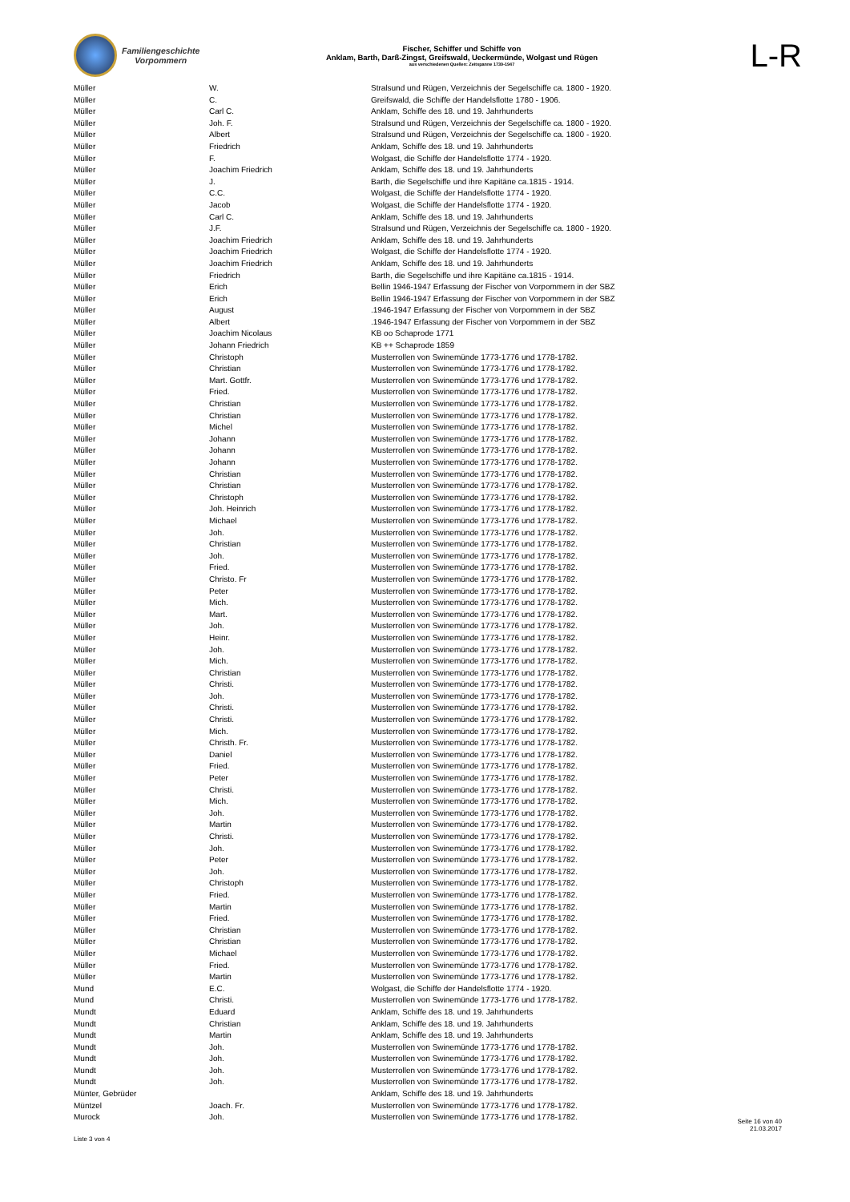Familiengeschichte
Vorpommern
Fischer, Schiffer und Schiffe von
Anklam, Barth, Darß-Zingst, Greifswald, Ueckermünde, Wolgast und Rügen
aus verschiedenen Quellen: Zeitspanne 1739-1947
L-R
| Müller | W. | Stralsund und Rügen, Verzeichnis der Segelschiffe ca. 1800 - 1920. |
| Müller | C. | Greifswald, die Schiffe der Handelsflotte 1780 - 1906. |
| Müller | Carl C. | Anklam, Schiffe des 18. und 19. Jahrhunderts |
| Müller | Joh. F. | Stralsund und Rügen, Verzeichnis der Segelschiffe ca. 1800 - 1920. |
| Müller | Albert | Stralsund und Rügen, Verzeichnis der Segelschiffe ca. 1800 - 1920. |
| Müller | Friedrich | Anklam, Schiffe des 18. und 19. Jahrhunderts |
| Müller | F. | Wolgast, die Schiffe der Handelsflotte 1774 - 1920. |
| Müller | Joachim Friedrich | Anklam, Schiffe des 18. und 19. Jahrhunderts |
| Müller | J. | Barth, die Segelschiffe und ihre Kapitäne ca.1815 - 1914. |
| Müller | C.C. | Wolgast, die Schiffe der Handelsflotte 1774 - 1920. |
| Müller | Jacob | Wolgast, die Schiffe der Handelsflotte 1774 - 1920. |
| Müller | Carl C. | Anklam, Schiffe des 18. und 19. Jahrhunderts |
| Müller | J.F. | Stralsund und Rügen, Verzeichnis der Segelschiffe ca. 1800 - 1920. |
| Müller | Joachim Friedrich | Anklam, Schiffe des 18. und 19. Jahrhunderts |
| Müller | Joachim Friedrich | Wolgast, die Schiffe der Handelsflotte 1774 - 1920. |
| Müller | Joachim Friedrich | Anklam, Schiffe des 18. und 19. Jahrhunderts |
| Müller | Friedrich | Barth, die Segelschiffe und ihre Kapitäne ca.1815 - 1914. |
| Müller | Erich | Bellin 1946-1947 Erfassung der Fischer von Vorpommern in der SBZ |
| Müller | Erich | Bellin 1946-1947 Erfassung der Fischer von Vorpommern in der SBZ |
| Müller | August | .1946-1947 Erfassung der Fischer von Vorpommern in der SBZ |
| Müller | Albert | .1946-1947 Erfassung der Fischer von Vorpommern in der SBZ |
| Müller | Joachim Nicolaus | KB oo Schaprode 1771 |
| Müller | Johann Friedrich | KB ++ Schaprode 1859 |
| Müller | Christoph | Musterrollen von Swinemünde 1773-1776 und 1778-1782. |
| Müller | Christian | Musterrollen von Swinemünde 1773-1776 und 1778-1782. |
| Müller | Mart. Gottfr. | Musterrollen von Swinemünde 1773-1776 und 1778-1782. |
| Müller | Fried. | Musterrollen von Swinemünde 1773-1776 und 1778-1782. |
| Müller | Christian | Musterrollen von Swinemünde 1773-1776 und 1778-1782. |
| Müller | Christian | Musterrollen von Swinemünde 1773-1776 und 1778-1782. |
| Müller | Michel | Musterrollen von Swinemünde 1773-1776 und 1778-1782. |
| Müller | Johann | Musterrollen von Swinemünde 1773-1776 und 1778-1782. |
| Müller | Johann | Musterrollen von Swinemünde 1773-1776 und 1778-1782. |
| Müller | Johann | Musterrollen von Swinemünde 1773-1776 und 1778-1782. |
| Müller | Christian | Musterrollen von Swinemünde 1773-1776 und 1778-1782. |
| Müller | Christian | Musterrollen von Swinemünde 1773-1776 und 1778-1782. |
| Müller | Christoph | Musterrollen von Swinemünde 1773-1776 und 1778-1782. |
| Müller | Joh. Heinrich | Musterrollen von Swinemünde 1773-1776 und 1778-1782. |
| Müller | Michael | Musterrollen von Swinemünde 1773-1776 und 1778-1782. |
| Müller | Joh. | Musterrollen von Swinemünde 1773-1776 und 1778-1782. |
| Müller | Christian | Musterrollen von Swinemünde 1773-1776 und 1778-1782. |
| Müller | Joh. | Musterrollen von Swinemünde 1773-1776 und 1778-1782. |
| Müller | Fried. | Musterrollen von Swinemünde 1773-1776 und 1778-1782. |
| Müller | Christo. Fr | Musterrollen von Swinemünde 1773-1776 und 1778-1782. |
| Müller | Peter | Musterrollen von Swinemünde 1773-1776 und 1778-1782. |
| Müller | Mich. | Musterrollen von Swinemünde 1773-1776 und 1778-1782. |
| Müller | Mart. | Musterrollen von Swinemünde 1773-1776 und 1778-1782. |
| Müller | Joh. | Musterrollen von Swinemünde 1773-1776 und 1778-1782. |
| Müller | Heinr. | Musterrollen von Swinemünde 1773-1776 und 1778-1782. |
| Müller | Joh. | Musterrollen von Swinemünde 1773-1776 und 1778-1782. |
| Müller | Mich. | Musterrollen von Swinemünde 1773-1776 und 1778-1782. |
| Müller | Christian | Musterrollen von Swinemünde 1773-1776 und 1778-1782. |
| Müller | Christi. | Musterrollen von Swinemünde 1773-1776 und 1778-1782. |
| Müller | Joh. | Musterrollen von Swinemünde 1773-1776 und 1778-1782. |
| Müller | Christi. | Musterrollen von Swinemünde 1773-1776 und 1778-1782. |
| Müller | Christi. | Musterrollen von Swinemünde 1773-1776 und 1778-1782. |
| Müller | Mich. | Musterrollen von Swinemünde 1773-1776 und 1778-1782. |
| Müller | Christh. Fr. | Musterrollen von Swinemünde 1773-1776 und 1778-1782. |
| Müller | Daniel | Musterrollen von Swinemünde 1773-1776 und 1778-1782. |
| Müller | Fried. | Musterrollen von Swinemünde 1773-1776 und 1778-1782. |
| Müller | Peter | Musterrollen von Swinemünde 1773-1776 und 1778-1782. |
| Müller | Christi. | Musterrollen von Swinemünde 1773-1776 und 1778-1782. |
| Müller | Mich. | Musterrollen von Swinemünde 1773-1776 und 1778-1782. |
| Müller | Joh. | Musterrollen von Swinemünde 1773-1776 und 1778-1782. |
| Müller | Martin | Musterrollen von Swinemünde 1773-1776 und 1778-1782. |
| Müller | Christi. | Musterrollen von Swinemünde 1773-1776 und 1778-1782. |
| Müller | Joh. | Musterrollen von Swinemünde 1773-1776 und 1778-1782. |
| Müller | Peter | Musterrollen von Swinemünde 1773-1776 und 1778-1782. |
| Müller | Joh. | Musterrollen von Swinemünde 1773-1776 und 1778-1782. |
| Müller | Christoph | Musterrollen von Swinemünde 1773-1776 und 1778-1782. |
| Müller | Fried. | Musterrollen von Swinemünde 1773-1776 und 1778-1782. |
| Müller | Martin | Musterrollen von Swinemünde 1773-1776 und 1778-1782. |
| Müller | Fried. | Musterrollen von Swinemünde 1773-1776 und 1778-1782. |
| Müller | Christian | Musterrollen von Swinemünde 1773-1776 und 1778-1782. |
| Müller | Christian | Musterrollen von Swinemünde 1773-1776 und 1778-1782. |
| Müller | Michael | Musterrollen von Swinemünde 1773-1776 und 1778-1782. |
| Müller | Fried. | Musterrollen von Swinemünde 1773-1776 und 1778-1782. |
| Müller | Martin | Musterrollen von Swinemünde 1773-1776 und 1778-1782. |
| Mund | E.C. | Wolgast, die Schiffe der Handelsflotte 1774 - 1920. |
| Mund | Christi. | Musterrollen von Swinemünde 1773-1776 und 1778-1782. |
| Mundt | Eduard | Anklam, Schiffe des 18. und 19. Jahrhunderts |
| Mundt | Christian | Anklam, Schiffe des 18. und 19. Jahrhunderts |
| Mundt | Martin | Anklam, Schiffe des 18. und 19. Jahrhunderts |
| Mundt | Joh. | Musterrollen von Swinemünde 1773-1776 und 1778-1782. |
| Mundt | Joh. | Musterrollen von Swinemünde 1773-1776 und 1778-1782. |
| Mundt | Joh. | Musterrollen von Swinemünde 1773-1776 und 1778-1782. |
| Mundt | Joh. | Musterrollen von Swinemünde 1773-1776 und 1778-1782. |
| Münter, Gebrüder | | Anklam, Schiffe des 18. und 19. Jahrhunderts |
| Müntzel | Joach. Fr. | Musterrollen von Swinemünde 1773-1776 und 1778-1782. |
| Murock | Joh. | Musterrollen von Swinemünde 1773-1776 und 1778-1782. |
Liste 3 von 4
Seite 16 von 40
21.03.2017